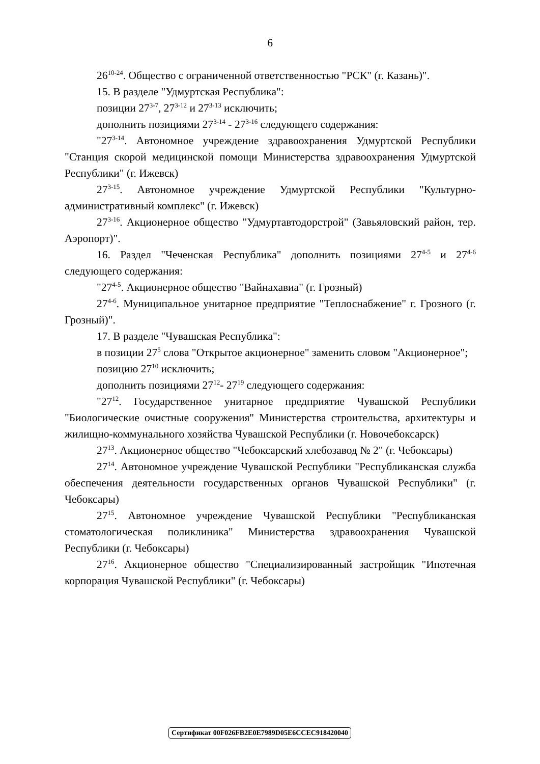6
26<sup>10-24</sup>. Общество с ограниченной ответственностью "РСК" (г. Казань)".
15. В разделе "Удмуртская Республика":
позиции 27<sup>3-7</sup>, 27<sup>3-12</sup> и 27<sup>3-13</sup> исключить;
дополнить позициями 27<sup>3-14</sup> - 27<sup>3-16</sup> следующего содержания:
"27<sup>3-14</sup>. Автономное учреждение здравоохранения Удмуртской Республики "Станция скорой медицинской помощи Министерства здравоохранения Удмуртской Республики" (г. Ижевск)
27<sup>3-15</sup>. Автономное учреждение Удмуртской Республики "Культурно-административный комплекс" (г. Ижевск)
27<sup>3-16</sup>. Акционерное общество "Удмуртавтодорстрой" (Завьяловский район, тер. Аэропорт)".
16. Раздел "Чеченская Республика" дополнить позициями 27<sup>4-5</sup> и 27<sup>4-6</sup> следующего содержания:
"27<sup>4-5</sup>. Акционерное общество "Вайнахавиа" (г. Грозный)
27<sup>4-6</sup>. Муниципальное унитарное предприятие "Теплоснабжение" г. Грозного (г. Грозный)".
17. В разделе "Чувашская Республика":
в позиции 27<sup>5</sup> слова "Открытое акционерное" заменить словом "Акционерное";
позицию 27<sup>10</sup> исключить;
дополнить позициями 27<sup>12</sup>- 27<sup>19</sup> следующего содержания:
"27<sup>12</sup>. Государственное унитарное предприятие Чувашской Республики "Биологические очистные сооружения" Министерства строительства, архитектуры и жилищно-коммунального хозяйства Чувашской Республики (г. Новочебоксарск)
27<sup>13</sup>. Акционерное общество "Чебоксарский хлебозавод № 2" (г. Чебоксары)
27<sup>14</sup>. Автономное учреждение Чувашской Республики "Республиканская служба обеспечения деятельности государственных органов Чувашской Республики" (г. Чебоксары)
27<sup>15</sup>. Автономное учреждение Чувашской Республики "Республиканская стоматологическая поликлиника" Министерства здравоохранения Чувашской Республики (г. Чебоксары)
27<sup>16</sup>. Акционерное общество "Специализированный застройщик "Ипотечная корпорация Чувашской Республики" (г. Чебоксары)
Сертификат 00F026FB2E0E7989D05E6CCEC918420040